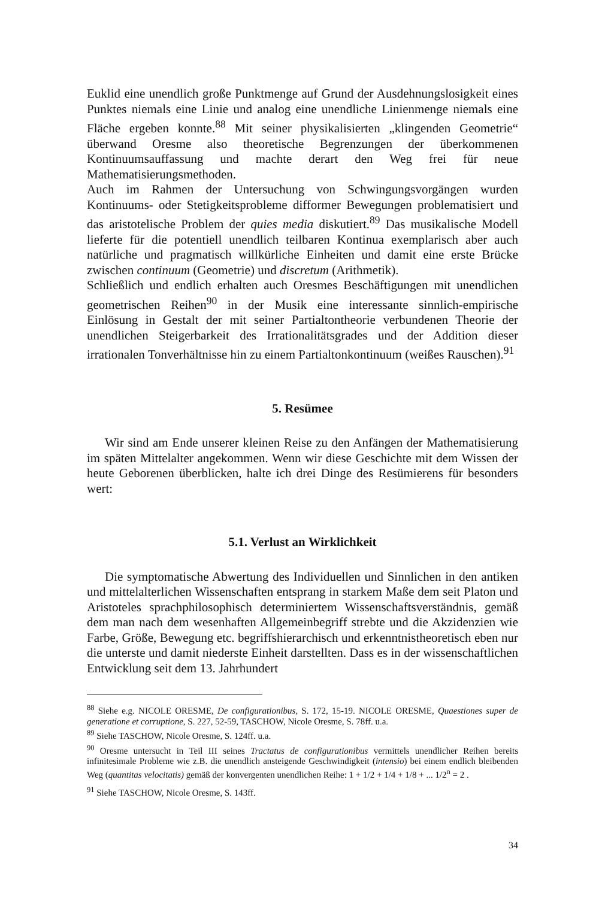Euklid eine unendlich große Punktmenge auf Grund der Ausdehnungslosigkeit eines Punktes niemals eine Linie und analog eine unendliche Linienmenge niemals eine Fläche ergeben konnte.<sup>88</sup> Mit seiner physikalisierten „klingenden Geometrie“ überwand Oresme also theoretische Begrenzungen der überkommenen Kontinuumsauffassung und machte derart den Weg frei für neue Mathematisierungsmethoden.
Auch im Rahmen der Untersuchung von Schwingungsvorgängen wurden Kontinuums- oder Stetigkeitsprobleme difformer Bewegungen problematisiert und das aristotelische Problem der quies media diskutiert.<sup>89</sup> Das musikalische Modell lieferte für die potentiell unendlich teilbaren Kontinua exemplarisch aber auch natürliche und pragmatisch willkürliche Einheiten und damit eine erste Brücke zwischen continuum (Geometrie) und discretum (Arithmetik).
Schließlich und endlich erhalten auch Oresmes Beschäftigungen mit unendlichen geometrischen Reihen<sup>90</sup> in der Musik eine interessante sinnlich-empirische Einlösung in Gestalt der mit seiner Partialtontheorie verbundenen Theorie der unendlichen Steigerbarkeit des Irrationalitätsgrades und der Addition dieser irrationalen Tonverhältnisse hin zu einem Partialtonkontinuum (weißes Rauschen).<sup>91</sup>
5. Resümee
Wir sind am Ende unserer kleinen Reise zu den Anfängen der Mathematisierung im späten Mittelalter angekommen. Wenn wir diese Geschichte mit dem Wissen der heute Geborenen überblicken, halte ich drei Dinge des Resümierens für besonders wert:
5.1. Verlust an Wirklichkeit
Die symptomatische Abwertung des Individuellen und Sinnlichen in den antiken und mittelalterlichen Wissenschaften entsprang in starkem Maße dem seit Platon und Aristoteles sprachphilosophisch determiniertem Wissenschaftsverständnis, gemäß dem man nach dem wesenhaften Allgemeinbegriff strebte und die Akzidenzien wie Farbe, Größe, Bewegung etc. begriffshierarchisch und erkenntnistheoretisch eben nur die unterste und damit niederste Einheit darstellten. Dass es in der wissenschaftlichen Entwicklung seit dem 13. Jahrhundert
<sup>88</sup> Siehe e.g. NICOLE ORESME, De configurationibus, S. 172, 15-19. NICOLE ORESME, Quaestiones super de generatione et corruptione, S. 227, 52-59, TASCHOW, Nicole Oresme, S. 78ff. u.a.
<sup>89</sup> Siehe TASCHOW, Nicole Oresme, S. 124ff. u.a.
<sup>90</sup> Oresme untersucht in Teil III seines Tractatus de configurationibus vermittels unendlicher Reihen bereits infinitesimale Probleme wie z.B. die unendlich ansteigende Geschwindigkeit (intensio) bei einem endlich bleibenden Weg (quantitas velocitatis) gemäß der konvergenten unendlichen Reihe: 1 + 1/2 + 1/4 + 1/8 + ... 1/2<sup>n</sup> = 2 .
<sup>91</sup> Siehe TASCHOW, Nicole Oresme, S. 143ff.
34